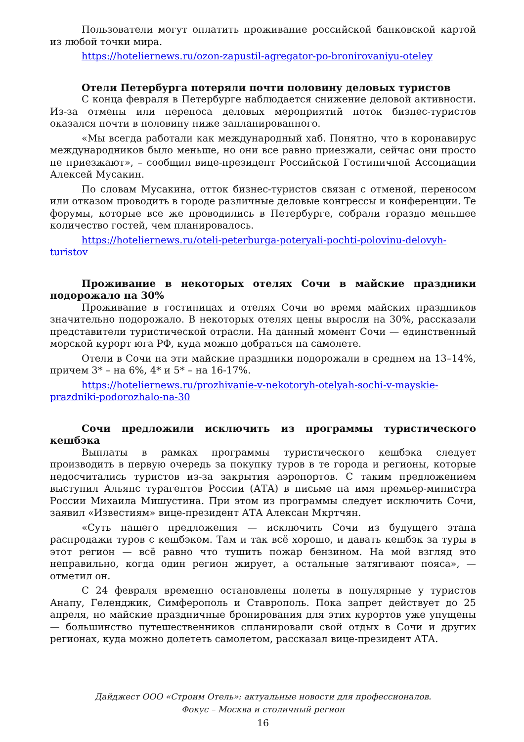Пользователи могут оплатить проживание российской банковской картой из любой точки мира.
https://hoteliernews.ru/ozon-zapustil-agregator-po-bronirovaniyu-oteley
Отели Петербурга потеряли почти половину деловых туристов
С конца февраля в Петербурге наблюдается снижение деловой активности. Из-за отмены или переноса деловых мероприятий поток бизнес-туристов оказался почти в половину ниже запланированного.
«Мы всегда работали как международный хаб. Понятно, что в коронавирус международников было меньше, но они все равно приезжали, сейчас они просто не приезжают», – сообщил вице-президент Российской Гостиничной Ассоциации Алексей Мусакин.
По словам Мусакина, отток бизнес-туристов связан с отменой, переносом или отказом проводить в городе различные деловые конгрессы и конференции. Те форумы, которые все же проводились в Петербурге, собрали гораздо меньшее количество гостей, чем планировалось.
https://hoteliernews.ru/oteli-peterburga-poteryali-pochti-polovinu-delovyh-turistov
Проживание в некоторых отелях Сочи в майские праздники подорожало на 30%
Проживание в гостиницах и отелях Сочи во время майских праздников значительно подорожало. В некоторых отелях цены выросли на 30%, рассказали представители туристической отрасли. На данный момент Сочи — единственный морской курорт юга РФ, куда можно добраться на самолете.
Отели в Сочи на эти майские праздники подорожали в среднем на 13–14%, причем 3* – на 6%, 4* и 5* – на 16-17%.
https://hoteliernews.ru/prozhivanie-v-nekotoryh-otelyah-sochi-v-mayskie-prazdniki-podorozhalo-na-30
Сочи предложили исключить из программы туристического кешбэка
Выплаты в рамках программы туристического кешбэка следует производить в первую очередь за покупку туров в те города и регионы, которые недосчитались туристов из-за закрытия аэропортов. С таким предложением выступил Альянс турагентов России (АТА) в письме на имя премьер-министра России Михаила Мишустина. При этом из программы следует исключить Сочи, заявил «Известиям» вице-президент АТА Алексан Мкртчян.
«Суть нашего предложения — исключить Сочи из будущего этапа распродажи туров с кешбэком. Там и так всё хорошо, и давать кешбэк за туры в этот регион — всё равно что тушить пожар бензином. На мой взгляд это неправильно, когда один регион жирует, а остальные затягивают пояса», — отметил он.
С 24 февраля временно остановлены полеты в популярные у туристов Анапу, Геленджик, Симферополь и Ставрополь. Пока запрет действует до 25 апреля, но майские праздничные бронирования для этих курортов уже упущены — большинство путешественников спланировали свой отдых в Сочи и других регионах, куда можно долететь самолетом, рассказал вице-президент АТА.
Дайджест ООО «Строим Отель»: актуальные новости для профессионалов.
Фокус – Москва и столичный регион
16